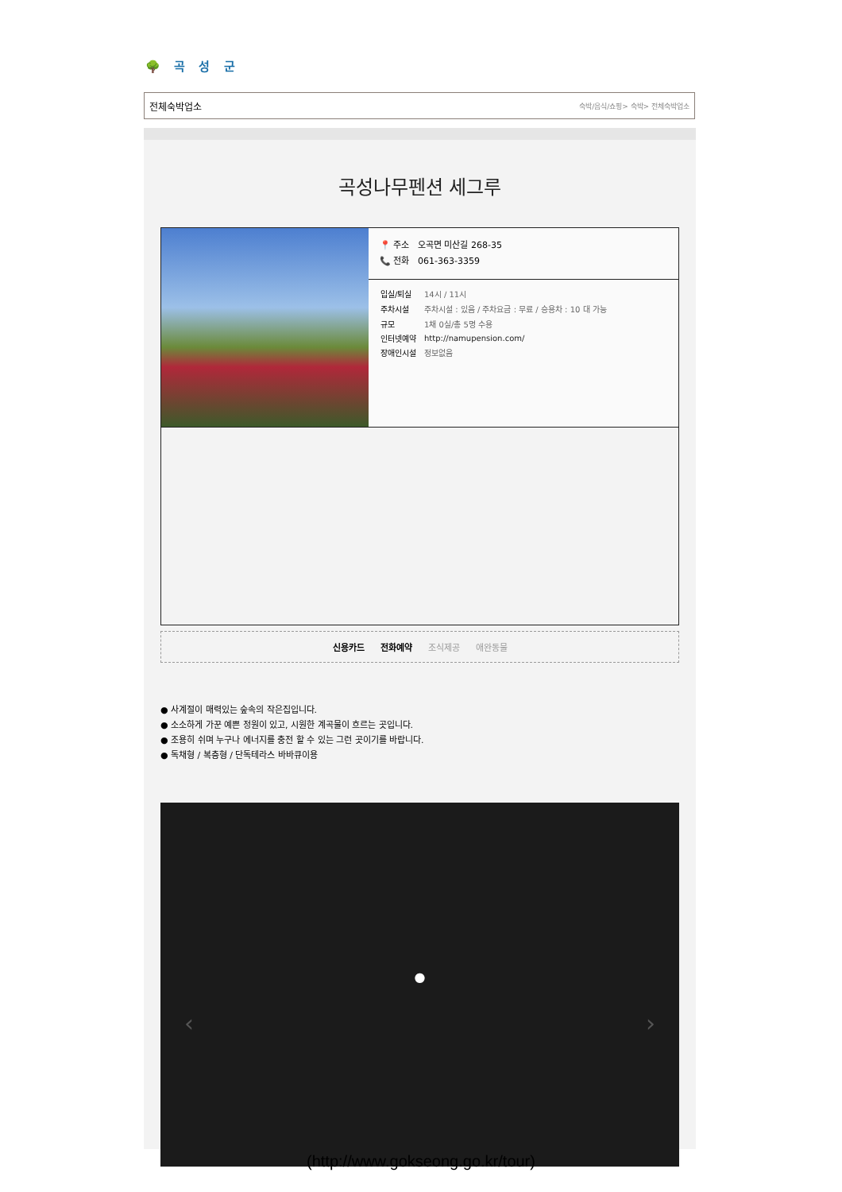🌳 곡 성 군
전체숙박업소 숙박/음식/쇼핑> 숙박> 전체숙박업소
곡성나무펜션 세그루
📍 주소 오곡면 미산길 268-35
📞 전화 061-363-3359
| 입실/퇴실 | 14시 / 11시 |
| 주차시설 | 주차시설 : 있음 / 주차요금 : 무료 / 승용차 : 10 대 가능 |
| 규모 | 1채 0실/총 5명 수용 |
| 인터넷예약 | http://namupension.com/ |
| 장애인시설 | 정보없음 |
신용카드 전화예약 조식제공 애완동물
● 사계절이 매력있는 숲속의 작은집입니다.
● 소소하게 가꾼 예쁜 정원이 있고, 시원한 계곡물이 흐르는 곳입니다.
● 조용히 쉬며 누구나 에너지를 충전 할 수 있는 그런 곳이기를 바랍니다.
● 독채형 / 복층형 / 단독테라스 바바큐이용
●
‹ ›
(http://www.gokseong.go.kr/tour)